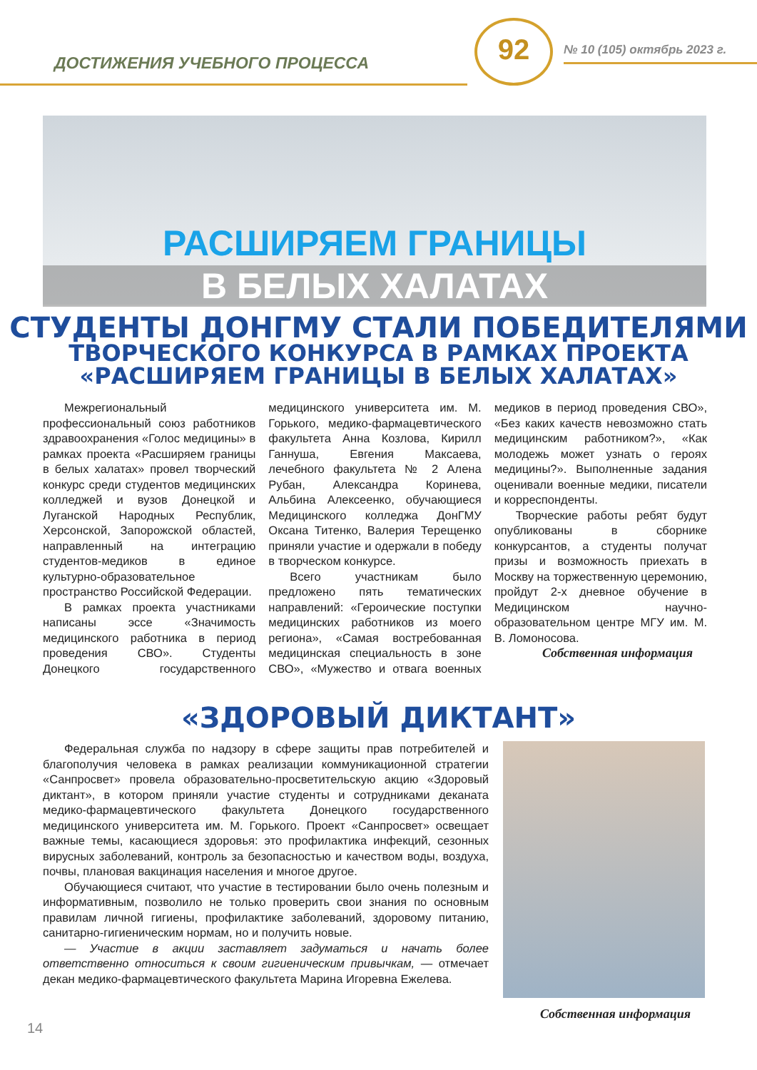ДОСТИЖЕНИЯ УЧЕБНОГО ПРОЦЕССА
92 № 10 (105) октябрь 2023 г.
РАСШИРЯЕМ ГРАНИЦЫ
В БЕЛЫХ ХАЛАТАХ
СТУДЕНТЫ ДОНГМУ СТАЛИ ПОБЕДИТЕЛЯМИ
ТВОРЧЕСКОГО КОНКУРСА В РАМКАХ ПРОЕКТА
«РАСШИРЯЕМ ГРАНИЦЫ В БЕЛЫХ ХАЛАТАХ»
Межрегиональный профессиональный союз работников здравоохранения «Голос медицины» в рамках проекта «Расширяем границы в белых халатах» провел творческий конкурс среди студентов медицинских колледжей и вузов Донецкой и Луганской Народных Республик, Херсонской, Запорожской областей, направленный на интеграцию студентов-медиков в единое культурно-образовательное пространство Российской Федерации.
В рамках проекта участниками написаны эссе «Значимость медицинского работника в период проведения СВО». Студенты Донецкого государственного медицинского университета им. М. Горького, медико-фармацевтического факультета Анна Козлова, Кирилл Ганнуша, Евгения Максаева, лечебного факультета № 2 Алена Рубан, Александра Коринева, Альбина Алексеенко, обучающиеся Медицинского колледжа ДонГМУ Оксана Титенко, Валерия Терещенко приняли участие и одержали в победу в творческом конкурсе.
Всего участникам было предложено пять тематических направлений: «Героические поступки медицинских работников из моего региона», «Самая востребованная медицинская специальность в зоне СВО», «Мужество и отвага военных медиков в период проведения СВО», «Без каких качеств невозможно стать медицинским работником?», «Как молодежь может узнать о героях медицины?». Выполненные задания оценивали военные медики, писатели и корреспонденты.
Творческие работы ребят будут опубликованы в сборнике конкурсантов, а студенты получат призы и возможность приехать в Москву на торжественную церемонию, пройдут 2-х дневное обучение в Медицинском научно-образовательном центре МГУ им. М. В. Ломоносова.
Собственная информация
«ЗДОРОВЫЙ ДИКТАНТ»
Федеральная служба по надзору в сфере защиты прав потребителей и благополучия человека в рамках реализации коммуникационной стратегии «Санпросвет» провела образовательно-просветительскую акцию «Здоровый диктант», в котором приняли участие студенты и сотрудниками деканата медико-фармацевтического факультета Донецкого государственного медицинского университета им. М. Горького. Проект «Санпросвет» освещает важные темы, касающиеся здоровья: это профилактика инфекций, сезонных вирусных заболеваний, контроль за безопасностью и качеством воды, воздуха, почвы, плановая вакцинация населения и многое другое.
Обучающиеся считают, что участие в тестировании было очень полезным и информативным, позволило не только проверить свои знания по основным правилам личной гигиены, профилактике заболеваний, здоровому питанию, санитарно-гигиеническим нормам, но и получить новые.
— Участие в акции заставляет задуматься и начать более ответственно относиться к своим гигиеническим привычкам, — отмечает декан медико-фармацевтического факультета Марина Игоревна Ежелева.
Собственная информация
14